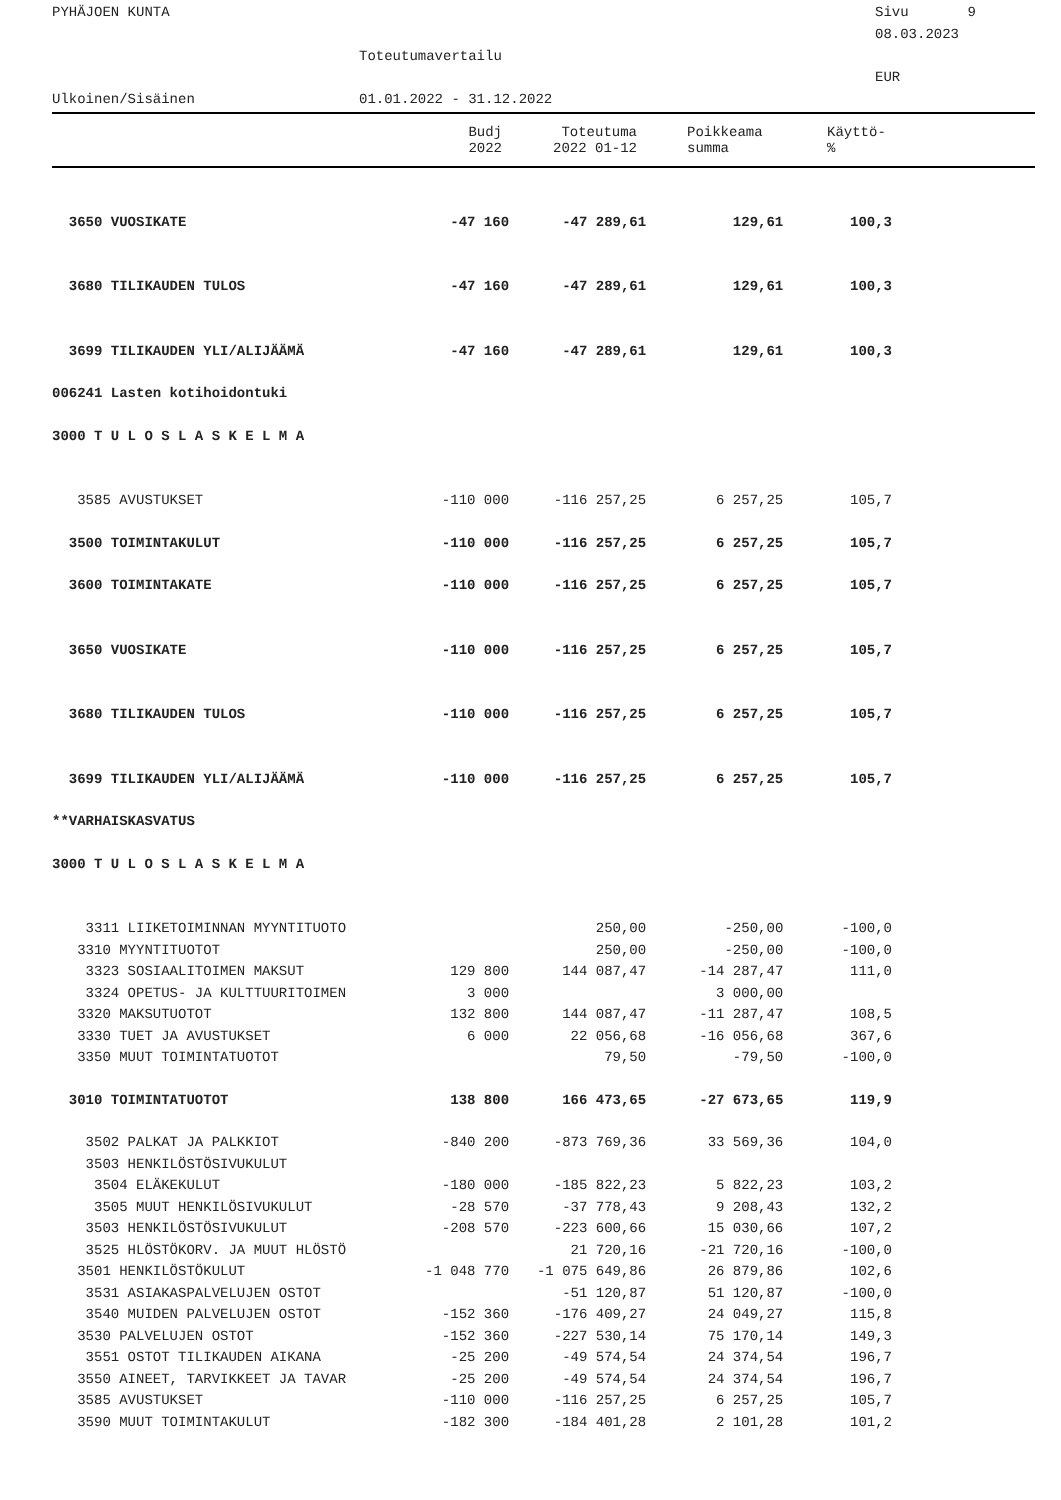PYHÄJOEN KUNTA
Sivu 9
08.03.2023
Toteutumavertailu
EUR
Ulkoinen/Sisäinen
01.01.2022 - 31.12.2022
| | Budj 2022 | Toteutuma 2022 01-12 | Poikkeama summa | Käyttö- % |
| --- | --- | --- | --- | --- |
| 3650 VUOSIKATE | -47 160 | -47 289,61 | 129,61 | 100,3 |
| 3680 TILIKAUDEN TULOS | -47 160 | -47 289,61 | 129,61 | 100,3 |
| 3699 TILIKAUDEN YLI/ALIJÄÄMÄ | -47 160 | -47 289,61 | 129,61 | 100,3 |
| 006241 Lasten kotihoidontuki | | | | |
| 3000 T U L O S L A S K E L M A | | | | |
| 3585 AVUSTUKSET | -110 000 | -116 257,25 | 6 257,25 | 105,7 |
| 3500 TOIMINTAKULUT | -110 000 | -116 257,25 | 6 257,25 | 105,7 |
| 3600 TOIMINTAKATE | -110 000 | -116 257,25 | 6 257,25 | 105,7 |
| 3650 VUOSIKATE | -110 000 | -116 257,25 | 6 257,25 | 105,7 |
| 3680 TILIKAUDEN TULOS | -110 000 | -116 257,25 | 6 257,25 | 105,7 |
| 3699 TILIKAUDEN YLI/ALIJÄÄMÄ | -110 000 | -116 257,25 | 6 257,25 | 105,7 |
| **VARHAISKASVATUS | | | | |
| 3000 T U L O S L A S K E L M A | | | | |
| 3311 LIIKETOIMINNAN MYYNTITUOTO | | 250,00 | -250,00 | -100,0 |
| 3310 MYYNTITUOTOT | | 250,00 | -250,00 | -100,0 |
| 3323 SOSIAALITOIMEN MAKSUT | 129 800 | 144 087,47 | -14 287,47 | 111,0 |
| 3324 OPETUS- JA KULTTUURITOIMEN | 3 000 | | 3 000,00 | |
| 3320 MAKSUTUOTOT | 132 800 | 144 087,47 | -11 287,47 | 108,5 |
| 3330 TUET JA AVUSTUKSET | 6 000 | 22 056,68 | -16 056,68 | 367,6 |
| 3350 MUUT TOIMINTATUOTOT | | 79,50 | -79,50 | -100,0 |
| 3010 TOIMINTATUOTOT | 138 800 | 166 473,65 | -27 673,65 | 119,9 |
| 3502 PALKAT JA PALKKIOT | -840 200 | -873 769,36 | 33 569,36 | 104,0 |
| 3503 HENKILÖSTÖSIVUKULUT | | | | |
| 3504 ELÄKEKULUT | -180 000 | -185 822,23 | 5 822,23 | 103,2 |
| 3505 MUUT HENKILÖSIVUKULUT | -28 570 | -37 778,43 | 9 208,43 | 132,2 |
| 3503 HENKILÖSTÖSIVUKULUT | -208 570 | -223 600,66 | 15 030,66 | 107,2 |
| 3525 HLÖSTÖKORV. JA MUUT HLÖSTÖ | | 21 720,16 | -21 720,16 | -100,0 |
| 3501 HENKILÖSTÖKULUT | -1 048 770 | -1 075 649,86 | 26 879,86 | 102,6 |
| 3531 ASIAKASPALVELUJEN OSTOT | | -51 120,87 | 51 120,87 | -100,0 |
| 3540 MUIDEN PALVELUJEN OSTOT | -152 360 | -176 409,27 | 24 049,27 | 115,8 |
| 3530 PALVELUJEN OSTOT | -152 360 | -227 530,14 | 75 170,14 | 149,3 |
| 3551 OSTOT TILIKAUDEN AIKANA | -25 200 | -49 574,54 | 24 374,54 | 196,7 |
| 3550 AINEET, TARVIKKEET JA TAVAR | -25 200 | -49 574,54 | 24 374,54 | 196,7 |
| 3585 AVUSTUKSET | -110 000 | -116 257,25 | 6 257,25 | 105,7 |
| 3590 MUUT TOIMINTAKULUT | -182 300 | -184 401,28 | 2 101,28 | 101,2 |